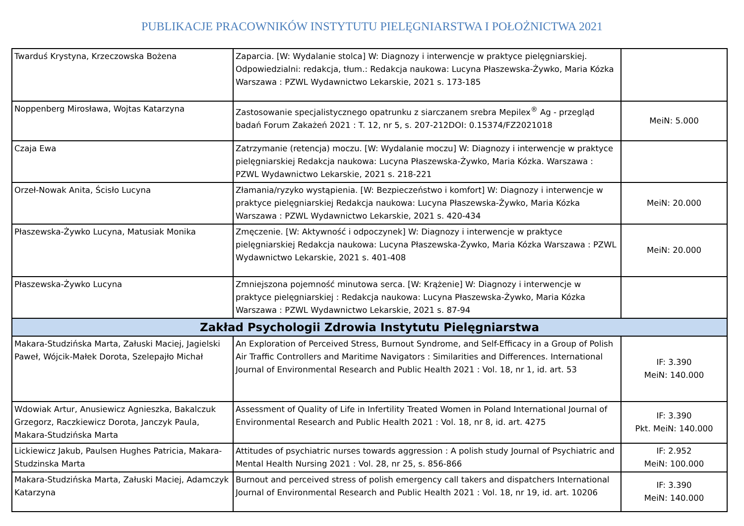PUBLIKACJE PRACOWNIKÓW INSTYTUTU PIELĘGNIARSTWA I POŁOŻNICTWA 2021
| Twarduś Krystyna, Krzeczowska Bożena | Zaparcia. [W: Wydalanie stolca] W: Diagnozy i interwencje w praktyce pielęgniarskiej. Odpowiedzialni: redakcja, tłum.: Redakcja naukowa: Lucyna Płaszewska-Żywko, Maria Kózka Warszawa : PZWL Wydawnictwo Lekarskie, 2021 s. 173-185 | |
| Noppenberg Mirosława, Wojtas Katarzyna | Zastosowanie specjalistycznego opatrunku z siarczanem srebra Mepilex<sup>®</sup> Ag - przegląd badań Forum Zakażeń 2021 : T. 12, nr 5, s. 207-212DOI: 0.15374/FZ2021018 | MeiN: 5.000 |
| Czaja Ewa | Zatrzymanie (retencja) moczu. [W: Wydalanie moczu] W: Diagnozy i interwencje w praktyce pielęgniarskiej Redakcja naukowa: Lucyna Płaszewska-Żywko, Maria Kózka. Warszawa : PZWL Wydawnictwo Lekarskie, 2021 s. 218-221 | |
| Orzeł-Nowak Anita, Ścisło Lucyna | Złamania/ryzyko wystąpienia. [W: Bezpieczeństwo i komfort] W: Diagnozy i interwencje w praktyce pielęgniarskiej Redakcja naukowa: Lucyna Płaszewska-Żywko, Maria Kózka Warszawa : PZWL Wydawnictwo Lekarskie, 2021 s. 420-434 | MeiN: 20.000 |
| Płaszewska-Żywko Lucyna, Matusiak Monika | Zmęczenie. [W: Aktywność i odpoczynek] W: Diagnozy i interwencje w praktyce pielęgniarskiej Redakcja naukowa: Lucyna Płaszewska-Żywko, Maria Kózka Warszawa : PZWL Wydawnictwo Lekarskie, 2021 s. 401-408 | MeiN: 20.000 |
| Płaszewska-Żywko Lucyna | Zmniejszona pojemność minutowa serca. [W: Krążenie] W: Diagnozy i interwencje w praktyce pielęgniarskiej : Redakcja naukowa: Lucyna Płaszewska-Żywko, Maria Kózka Warszawa : PZWL Wydawnictwo Lekarskie, 2021 s. 87-94 | |
| Zakład Psychologii Zdrowia Instytutu Pielęgniarstwa | | |
| Makara-Studzińska Marta, Załuski Maciej, Jagielski Paweł, Wójcik-Małek Dorota, Szelepajło Michał | An Exploration of Perceived Stress, Burnout Syndrome, and Self-Efficacy in a Group of Polish Air Traffic Controllers and Maritime Navigators : Similarities and Differences. International Journal of Environmental Research and Public Health 2021 : Vol. 18, nr 1, id. art. 53 | IF: 3.390 MeiN: 140.000 |
| Wdowiak Artur, Anusiewicz Agnieszka, Bakalczuk Grzegorz, Raczkiewicz Dorota, Janczyk Paula, Makara-Studzińska Marta | Assessment of Quality of Life in Infertility Treated Women in Poland International Journal of Environmental Research and Public Health 2021 : Vol. 18, nr 8, id. art. 4275 | IF: 3.390 Pkt. MeiN: 140.000 |
| Lickiewicz Jakub, Paulsen Hughes Patricia, Makara-Studzinska Marta | Attitudes of psychiatric nurses towards aggression : A polish study Journal of Psychiatric and Mental Health Nursing 2021 : Vol. 28, nr 25, s. 856-866 | IF: 2.952 MeiN: 100.000 |
| Makara-Studzińska Marta, Załuski Maciej, Adamczyk Katarzyna | Burnout and perceived stress of polish emergency call takers and dispatchers International Journal of Environmental Research and Public Health 2021 : Vol. 18, nr 19, id. art. 10206 | IF: 3.390 MeiN: 140.000 |